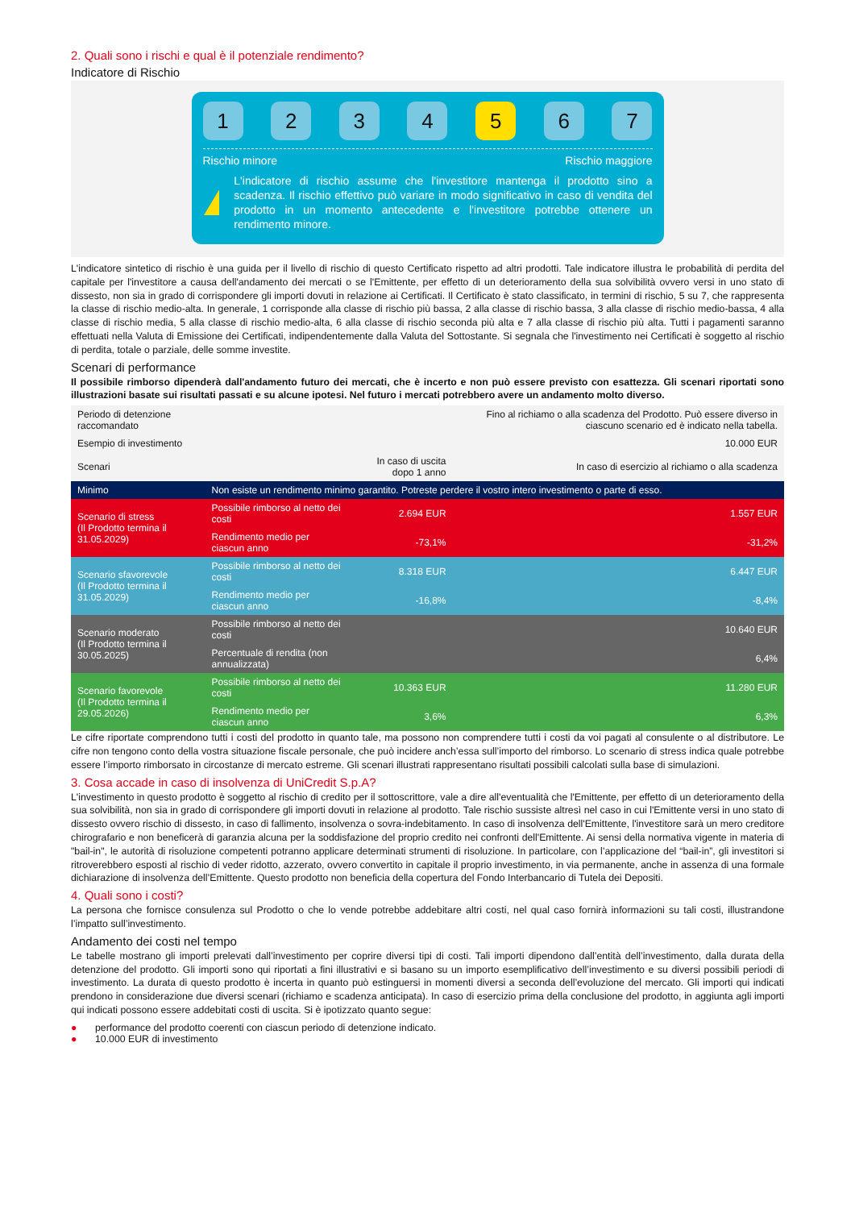2. Quali sono i rischi e qual è il potenziale rendimento?
Indicatore di Rischio
1 2 3 4 5 6 7
Rischio minore Rischio maggiore
!
L'indicatore di rischio assume che l'investitore mantenga il prodotto sino a scadenza. Il rischio effettivo può variare in modo significativo in caso di vendita del prodotto in un momento antecedente e l'investitore potrebbe ottenere un rendimento minore.
L'indicatore sintetico di rischio è una guida per il livello di rischio di questo Certificato rispetto ad altri prodotti. Tale indicatore illustra le probabilità di perdita del capitale per l'investitore a causa dell'andamento dei mercati o se l'Emittente, per effetto di un deterioramento della sua solvibilità ovvero versi in uno stato di dissesto, non sia in grado di corrispondere gli importi dovuti in relazione ai Certificati. Il Certificato è stato classificato, in termini di rischio, 5 su 7, che rappresenta la classe di rischio medio-alta. In generale, 1 corrisponde alla classe di rischio più bassa, 2 alla classe di rischio bassa, 3 alla classe di rischio medio-bassa, 4 alla classe di rischio media, 5 alla classe di rischio medio-alta, 6 alla classe di rischio seconda più alta e 7 alla classe di rischio più alta. Tutti i pagamenti saranno effettuati nella Valuta di Emissione dei Certificati, indipendentemente dalla Valuta del Sottostante. Si segnala che l'investimento nei Certificati è soggetto al rischio di perdita, totale o parziale, delle somme investite.
Scenari di performance
Il possibile rimborso dipenderà dall'andamento futuro dei mercati, che è incerto e non può essere previsto con esattezza. Gli scenari riportati sono illustrazioni basate sui risultati passati e su alcune ipotesi. Nel futuro i mercati potrebbero avere un andamento molto diverso.
| Periodo di detenzione raccomandato | | | Fino al richiamo o alla scadenza del Prodotto. Può essere diverso in ciascuno scenario ed è indicato nella tabella. |
| Esempio di investimento | | | 10.000 EUR |
| Scenari | | In caso di uscita dopo 1 anno | In caso di esercizio al richiamo o alla scadenza |
| Minimo | Non esiste un rendimento minimo garantito. Potreste perdere il vostro intero investimento o parte di esso. | | |
| Scenario di stress (Il Prodotto termina il 31.05.2029) | Possibile rimborso al netto dei costi | 2.694 EUR | 1.557 EUR |
| | Rendimento medio per ciascun anno | -73,1% | -31,2% |
| Scenario sfavorevole (Il Prodotto termina il 31.05.2029) | Possibile rimborso al netto dei costi | 8.318 EUR | 6.447 EUR |
| | Rendimento medio per ciascun anno | -16,8% | -8,4% |
| Scenario moderato (Il Prodotto termina il 30.05.2025) | Possibile rimborso al netto dei costi | | 10.640 EUR |
| | Percentuale di rendita (non annualizzata) | | 6,4% |
| Scenario favorevole (Il Prodotto termina il 29.05.2026) | Possibile rimborso al netto dei costi | 10.363 EUR | 11.280 EUR |
| | Rendimento medio per ciascun anno | 3,6% | 6,3% |
Le cifre riportate comprendono tutti i costi del prodotto in quanto tale, ma possono non comprendere tutti i costi da voi pagati al consulente o al distributore. Le cifre non tengono conto della vostra situazione fiscale personale, che può incidere anch’essa sull’importo del rimborso. Lo scenario di stress indica quale potrebbe essere l’importo rimborsato in circostanze di mercato estreme. Gli scenari illustrati rappresentano risultati possibili calcolati sulla base di simulazioni.
3. Cosa accade in caso di insolvenza di UniCredit S.p.A?
L'investimento in questo prodotto è soggetto al rischio di credito per il sottoscrittore, vale a dire all'eventualità che l'Emittente, per effetto di un deterioramento della sua solvibilità, non sia in grado di corrispondere gli importi dovuti in relazione al prodotto. Tale rischio sussiste altresì nel caso in cui l'Emittente versi in uno stato di dissesto ovvero rischio di dissesto, in caso di fallimento, insolvenza o sovra-indebitamento. In caso di insolvenza dell'Emittente, l'investitore sarà un mero creditore chirografario e non beneficerà di garanzia alcuna per la soddisfazione del proprio credito nei confronti dell'Emittente. Ai sensi della normativa vigente in materia di "bail-in", le autorità di risoluzione competenti potranno applicare determinati strumenti di risoluzione. In particolare, con l’applicazione del “bail-in”, gli investitori si ritroverebbero esposti al rischio di veder ridotto, azzerato, ovvero convertito in capitale il proprio investimento, in via permanente, anche in assenza di una formale dichiarazione di insolvenza dell’Emittente. Questo prodotto non beneficia della copertura del Fondo Interbancario di Tutela dei Depositi.
4. Quali sono i costi?
La persona che fornisce consulenza sul Prodotto o che lo vende potrebbe addebitare altri costi, nel qual caso fornirà informazioni su tali costi, illustrandone l’impatto sull’investimento.
Andamento dei costi nel tempo
Le tabelle mostrano gli importi prelevati dall’investimento per coprire diversi tipi di costi. Tali importi dipendono dall’entità dell’investimento, dalla durata della detenzione del prodotto. Gli importi sono qui riportati a fini illustrativi e si basano su un importo esemplificativo dell’investimento e su diversi possibili periodi di investimento. La durata di questo prodotto è incerta in quanto può estinguersi in momenti diversi a seconda dell’evoluzione del mercato. Gli importi qui indicati prendono in considerazione due diversi scenari (richiamo e scadenza anticipata). In caso di esercizio prima della conclusione del prodotto, in aggiunta agli importi qui indicati possono essere addebitati costi di uscita. Si è ipotizzato quanto segue:
● performance del prodotto coerenti con ciascun periodo di detenzione indicato.
● 10.000 EUR di investimento